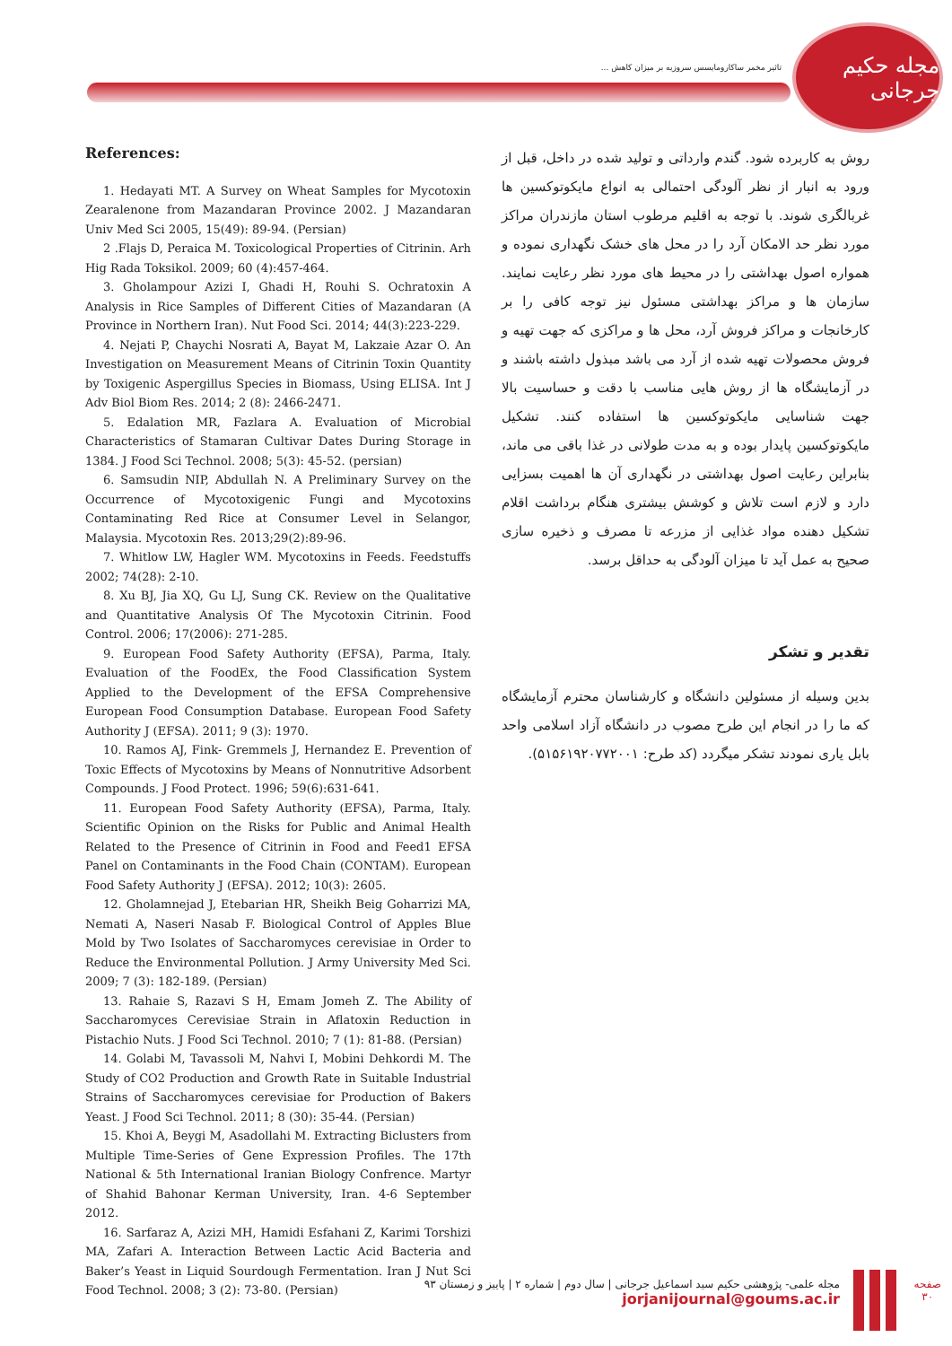تاثیر مخمر ساکارومایسس سروزیه بر میزان کاهش ...
مجله حکیم جرجانی
References:
1. Hedayati MT. A Survey on Wheat Samples for Mycotoxin Zearalenone from Mazandaran Province 2002. J Mazandaran Univ Med Sci 2005, 15(49): 89-94. (Persian)
2 .Flajs D, Peraica M. Toxicological Properties of Citrinin. Arh Hig Rada Toksikol. 2009; 60 (4):457-464.
3. Gholampour Azizi I, Ghadi H, Rouhi S. Ochratoxin A Analysis in Rice Samples of Different Cities of Mazandaran (A Province in Northern Iran). Nut Food Sci. 2014; 44(3):223-229.
4. Nejati P, Chaychi Nosrati A, Bayat M, Lakzaie Azar O. An Investigation on Measurement Means of Citrinin Toxin Quantity by Toxigenic Aspergillus Species in Biomass, Using ELISA. Int J Adv Biol Biom Res. 2014; 2 (8): 2466-2471.
5. Edalation MR, Fazlara A. Evaluation of Microbial Characteristics of Stamaran Cultivar Dates During Storage in 1384. J Food Sci Technol. 2008; 5(3): 45-52. (persian)
6. Samsudin NIP, Abdullah N. A Preliminary Survey on the Occurrence of Mycotoxigenic Fungi and Mycotoxins Contaminating Red Rice at Consumer Level in Selangor, Malaysia. Mycotoxin Res. 2013;29(2):89-96.
7. Whitlow LW, Hagler WM. Mycotoxins in Feeds. Feedstuffs 2002; 74(28): 2-10.
8. Xu BJ, Jia XQ, Gu LJ, Sung CK. Review on the Qualitative and Quantitative Analysis Of The Mycotoxin Citrinin. Food Control. 2006; 17(2006): 271-285.
9. European Food Safety Authority (EFSA), Parma, Italy. Evaluation of the FoodEx, the Food Classification System Applied to the Development of the EFSA Comprehensive European Food Consumption Database. European Food Safety Authority J (EFSA). 2011; 9 (3): 1970.
10. Ramos AJ, Fink- Gremmels J, Hernandez E. Prevention of Toxic Effects of Mycotoxins by Means of Nonnutritive Adsorbent Compounds. J Food Protect. 1996; 59(6):631-641.
11. European Food Safety Authority (EFSA), Parma, Italy. Scientific Opinion on the Risks for Public and Animal Health Related to the Presence of Citrinin in Food and Feed1 EFSA Panel on Contaminants in the Food Chain (CONTAM). European Food Safety Authority J (EFSA). 2012; 10(3): 2605.
12. Gholamnejad J, Etebarian HR, Sheikh Beig Goharrizi MA, Nemati A, Naseri Nasab F. Biological Control of Apples Blue Mold by Two Isolates of Saccharomyces cerevisiae in Order to Reduce the Environmental Pollution. J Army University Med Sci. 2009; 7 (3): 182-189. (Persian)
13. Rahaie S, Razavi S H, Emam Jomeh Z. The Ability of Saccharomyces Cerevisiae Strain in Aflatoxin Reduction in Pistachio Nuts. J Food Sci Technol. 2010; 7 (1): 81-88. (Persian)
14. Golabi M, Tavassoli M, Nahvi I, Mobini Dehkordi M. The Study of CO2 Production and Growth Rate in Suitable Industrial Strains of Saccharomyces cerevisiae for Production of Bakers Yeast. J Food Sci Technol. 2011; 8 (30): 35-44. (Persian)
15. Khoi A, Beygi M, Asadollahi M. Extracting Biclusters from Multiple Time-Series of Gene Expression Profiles. The 17th National & 5th International Iranian Biology Confrence. Martyr of Shahid Bahonar Kerman University, Iran. 4-6 September 2012.
16. Sarfaraz A, Azizi MH, Hamidi Esfahani Z, Karimi Torshizi MA, Zafari A. Interaction Between Lactic Acid Bacteria and Baker’s Yeast in Liquid Sourdough Fermentation. Iran J Nut Sci Food Technol. 2008; 3 (2): 73-80. (Persian)
روش به کاربرده شود. گندم وارداتی و تولید شده در داخل، قبل از ورود به انبار از نظر آلودگی احتمالی به انواع مایکوتوکسین ها غربالگری شوند. با توجه به اقلیم مرطوب استان مازندران مراکز مورد نظر حد الامکان آرد را در محل های خشک نگهداری نموده و همواره اصول بهداشتی را در محیط های مورد نظر رعایت نمایند. سازمان ها و مراکز بهداشتی مسئول نیز توجه کافی را بر کارخانجات و مراکز فروش آرد، محل ها و مراکزی که جهت تهیه و فروش محصولات تهیه شده از آرد می باشد مبذول داشته باشند و در آزمایشگاه ها از روش هایی مناسب با دقت و حساسیت بالا جهت شناسایی مایکوتوکسین ها استفاده کنند. تشکیل مایکوتوکسین پایدار بوده و به مدت طولانی در غذا باقی می ماند، بنابراین رعایت اصول بهداشتی در نگهداری آن ها اهمیت بسزایی دارد و لازم است تلاش و کوشش بیشتری هنگام برداشت اقلام تشکیل دهنده مواد غذایی از مزرعه تا مصرف و ذخیره سازی صحیح به عمل آید تا میزان آلودگی به حداقل برسد.
تقدیر و تشکر
بدین وسیله از مسئولین دانشگاه و کارشناسان محترم آزمایشگاه که ما را در انجام این طرح مصوب در دانشگاه آزاد اسلامی واحد بابل یاری نمودند تشکر میگردد (کد طرح: ۵۱۵۶۱۹۲۰۷۷۲۰۰۱).
مجله علمی- پژوهشی حکیم سید اسماعیل جرجانی | سال دوم | شماره ۲ | پاییز و زمستان ۹۳
jorjanijournal@goums.ac.ir
صفحه
۳۰